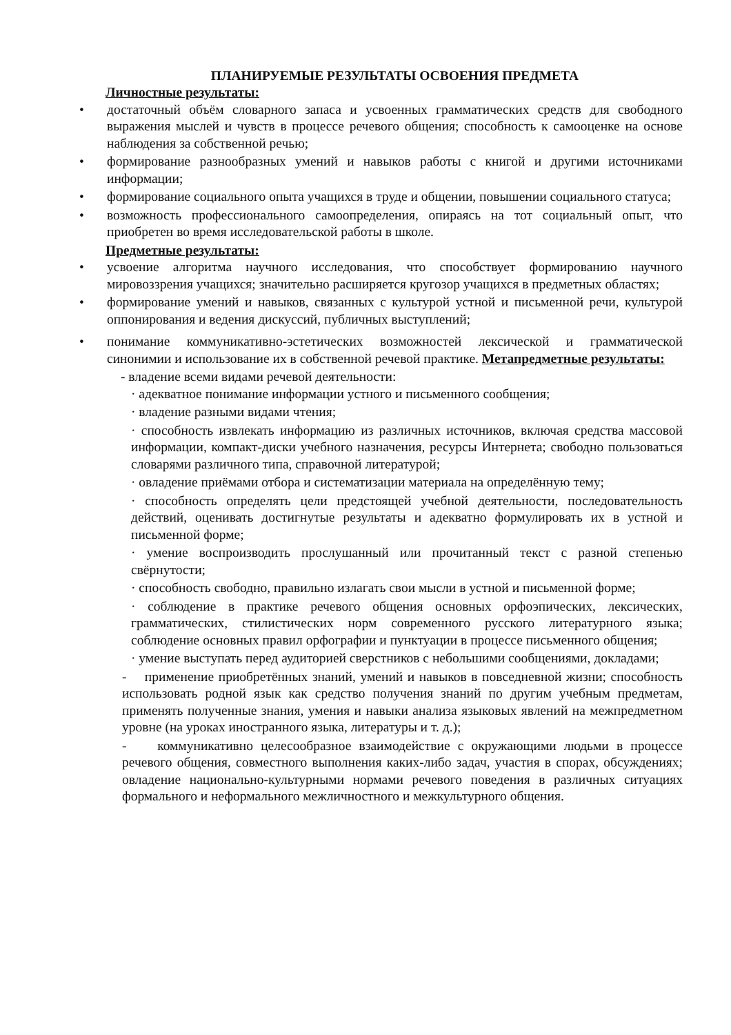ПЛАНИРУЕМЫЕ РЕЗУЛЬТАТЫ ОСВОЕНИЯ ПРЕДМЕТА
Личностные результаты:
• достаточный объём словарного запаса и усвоенных грамматических средств для свободного выражения мыслей и чувств в процессе речевого общения; способность к самооценке на основе наблюдения за собственной речью;
• формирование разнообразных умений и навыков работы с книгой и другими источниками информации;
• формирование социального опыта учащихся в труде и общении, повышении социального статуса;
• возможность профессионального самоопределения, опираясь на тот социальный опыт, что приобретен во время исследовательской работы в школе.
Предметные результаты:
• усвоение алгоритма научного исследования, что способствует формированию научного мировоззрения учащихся; значительно расширяется кругозор учащихся в предметных областях;
• формирование умений и навыков, связанных с культурой устной и письменной речи, культурой оппонирования и ведения дискуссий, публичных выступлений;
• понимание коммуникативно-эстетических возможностей лексической и грамматической синонимии и использование их в собственной речевой практике. Метапредметные результаты:
- владение всеми видами речевой деятельности:
· адекватное понимание информации устного и письменного сообщения;
· владение разными видами чтения;
· способность извлекать информацию из различных источников, включая средства массовой информации, компакт-диски учебного назначения, ресурсы Интернета; свободно пользоваться словарями различного типа, справочной литературой;
· овладение приёмами отбора и систематизации материала на определённую тему;
· способность определять цели предстоящей учебной деятельности, последовательность действий, оценивать достигнутые результаты и адекватно формулировать их в устной и письменной форме;
· умение воспроизводить прослушанный или прочитанный текст с разной степенью свёрнутости;
· способность свободно, правильно излагать свои мысли в устной и письменной форме;
· соблюдение в практике речевого общения основных орфоэпических, лексических, грамматических, стилистических норм современного русского литературного языка; соблюдение основных правил орфографии и пунктуации в процессе письменного общения;
· умение выступать перед аудиторией сверстников с небольшими сообщениями, докладами;
- применение приобретённых знаний, умений и навыков в повседневной жизни; способность использовать родной язык как средство получения знаний по другим учебным предметам, применять полученные знания, умения и навыки анализа языковых явлений на межпредметном уровне (на уроках иностранного языка, литературы и т. д.);
- коммуникативно целесообразное взаимодействие с окружающими людьми в процессе речевого общения, совместного выполнения каких-либо задач, участия в спорах, обсуждениях; овладение национально-культурными нормами речевого поведения в различных ситуациях формального и неформального межличностного и межкультурного общения.